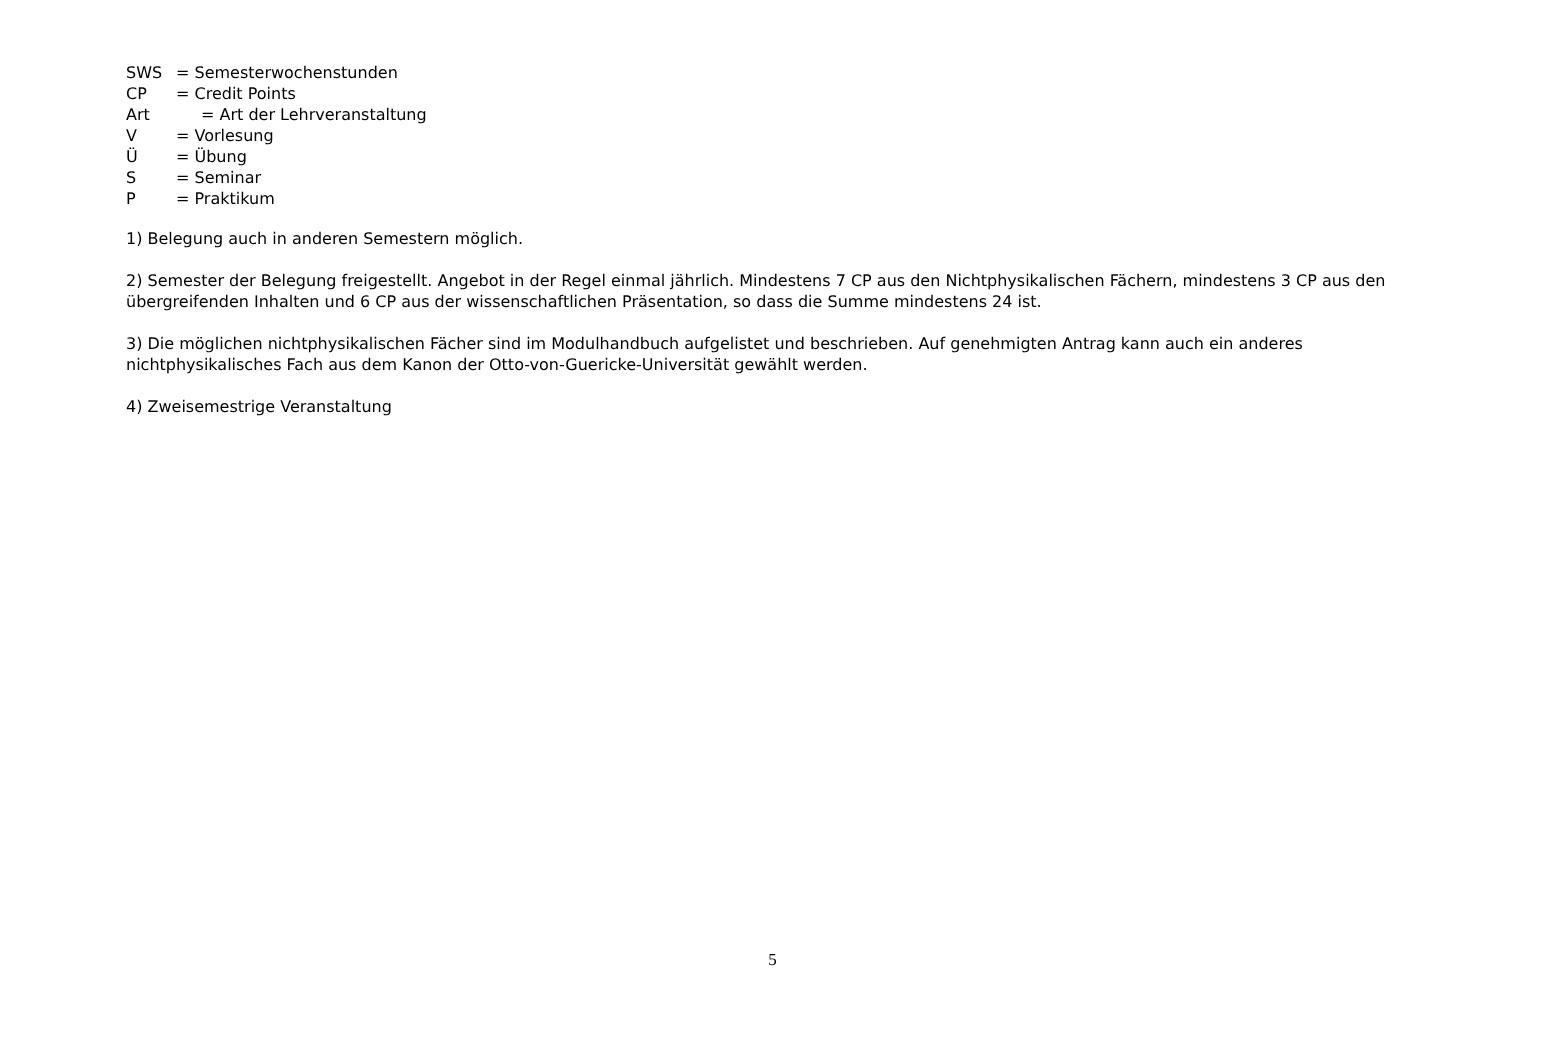SWS = Semesterwochenstunden
CP = Credit Points
Art = Art der Lehrveranstaltung
V = Vorlesung
Ü = Übung
S = Seminar
P = Praktikum
1) Belegung auch in anderen Semestern möglich.
2) Semester der Belegung freigestellt. Angebot in der Regel einmal jährlich. Mindestens 7 CP aus den Nichtphysikalischen Fächern, mindestens 3 CP aus den übergreifenden Inhalten und 6 CP aus der wissenschaftlichen Präsentation, so dass die Summe mindestens 24 ist.
3) Die möglichen nichtphysikalischen Fächer sind im Modulhandbuch aufgelistet und beschrieben. Auf genehmigten Antrag kann auch ein anderes nichtphysikalisches Fach aus dem Kanon der Otto-von-Guericke-Universität gewählt werden.
4) Zweisemestrige Veranstaltung
5